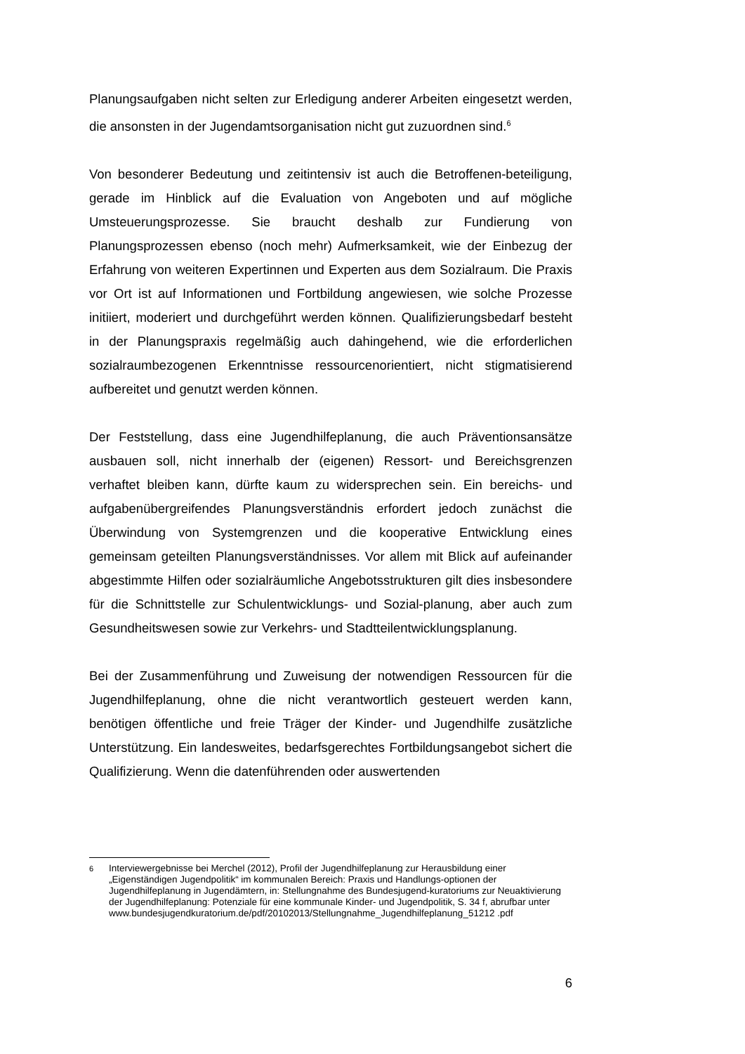Planungsaufgaben nicht selten zur Erledigung anderer Arbeiten eingesetzt werden, die ansonsten in der Jugendamtsorganisation nicht gut zuzuordnen sind.<sup>6</sup>
Von besonderer Bedeutung und zeitintensiv ist auch die Betroffenen-beteiligung, gerade im Hinblick auf die Evaluation von Angeboten und auf mögliche Umsteuerungsprozesse. Sie braucht deshalb zur Fundierung von Planungsprozessen ebenso (noch mehr) Aufmerksamkeit, wie der Einbezug der Erfahrung von weiteren Expertinnen und Experten aus dem Sozialraum. Die Praxis vor Ort ist auf Informationen und Fortbildung angewiesen, wie solche Prozesse initiiert, moderiert und durchgeführt werden können. Qualifizierungsbedarf besteht in der Planungspraxis regelmäßig auch dahingehend, wie die erforderlichen sozialraumbezogenen Erkenntnisse ressourcenorientiert, nicht stigmatisierend aufbereitet und genutzt werden können.
Der Feststellung, dass eine Jugendhilfeplanung, die auch Präventionsansätze ausbauen soll, nicht innerhalb der (eigenen) Ressort- und Bereichsgrenzen verhaftet bleiben kann, dürfte kaum zu widersprechen sein. Ein bereichs- und aufgabenübergreifendes Planungsverständnis erfordert jedoch zunächst die Überwindung von Systemgrenzen und die kooperative Entwicklung eines gemeinsam geteilten Planungsverständnisses. Vor allem mit Blick auf aufeinander abgestimmte Hilfen oder sozialräumliche Angebotsstrukturen gilt dies insbesondere für die Schnittstelle zur Schulentwicklungs- und Sozial-planung, aber auch zum Gesundheitswesen sowie zur Verkehrs- und Stadtteilentwicklungsplanung.
Bei der Zusammenführung und Zuweisung der notwendigen Ressourcen für die Jugendhilfeplanung, ohne die nicht verantwortlich gesteuert werden kann, benötigen öffentliche und freie Träger der Kinder- und Jugendhilfe zusätzliche Unterstützung. Ein landesweites, bedarfsgerechtes Fortbildungsangebot sichert die Qualifizierung. Wenn die datenführenden oder auswertenden
<sup>6</sup> Interviewergebnisse bei Merchel (2012), Profil der Jugendhilfeplanung zur Herausbildung einer „Eigenständigen Jugendpolitik“ im kommunalen Bereich: Praxis und Handlungs-optionen der Jugendhilfeplanung in Jugendämtern, in: Stellungnahme des Bundesjugend-kuratoriums zur Neuaktivierung der Jugendhilfeplanung: Potenziale für eine kommunale Kinder- und Jugendpolitik, S. 34 f, abrufbar unter www.bundesjugendkuratorium.de/pdf/20102013/Stellungnahme_Jugendhilfeplanung_51212 .pdf
6